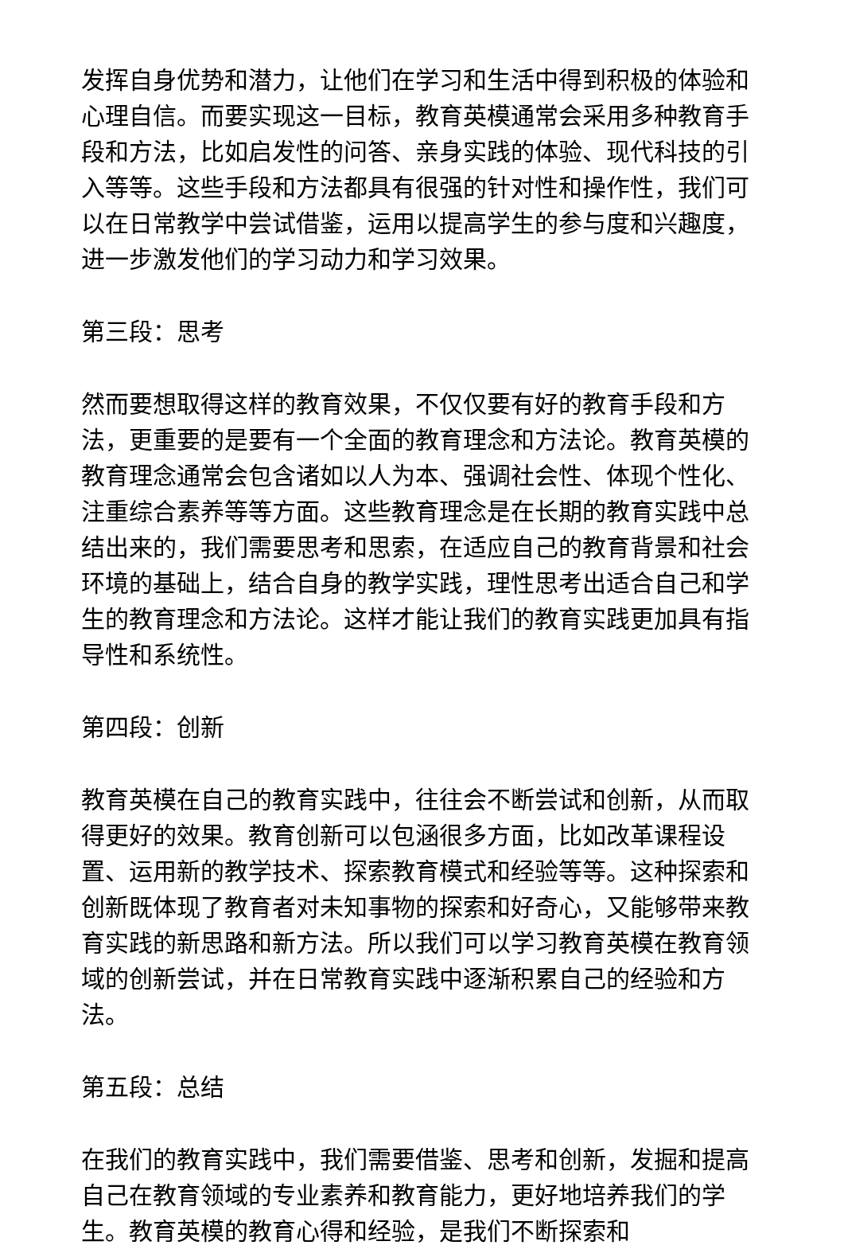发挥自身优势和潜力，让他们在学习和生活中得到积极的体验和心理自信。而要实现这一目标，教育英模通常会采用多种教育手段和方法，比如启发性的问答、亲身实践的体验、现代科技的引入等等。这些手段和方法都具有很强的针对性和操作性，我们可以在日常教学中尝试借鉴，运用以提高学生的参与度和兴趣度，进一步激发他们的学习动力和学习效果。
第三段：思考
然而要想取得这样的教育效果，不仅仅要有好的教育手段和方法，更重要的是要有一个全面的教育理念和方法论。教育英模的教育理念通常会包含诸如以人为本、强调社会性、体现个性化、注重综合素养等等方面。这些教育理念是在长期的教育实践中总结出来的，我们需要思考和思索，在适应自己的教育背景和社会环境的基础上，结合自身的教学实践，理性思考出适合自己和学生的教育理念和方法论。这样才能让我们的教育实践更加具有指导性和系统性。
第四段：创新
教育英模在自己的教育实践中，往往会不断尝试和创新，从而取得更好的效果。教育创新可以包涵很多方面，比如改革课程设置、运用新的教学技术、探索教育模式和经验等等。这种探索和创新既体现了教育者对未知事物的探索和好奇心，又能够带来教育实践的新思路和新方法。所以我们可以学习教育英模在教育领域的创新尝试，并在日常教育实践中逐渐积累自己的经验和方法。
第五段：总结
在我们的教育实践中，我们需要借鉴、思考和创新，发掘和提高自己在教育领域的专业素养和教育能力，更好地培养我们的学生。教育英模的教育心得和经验，是我们不断探索和